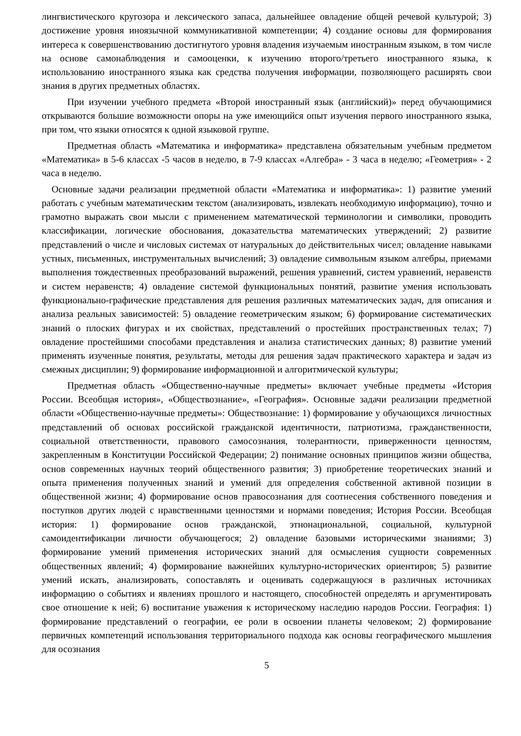лингвистического кругозора и лексического запаса, дальнейшее овладение общей речевой культурой; 3) достижение уровня иноязычной коммуникативной компетенции; 4) создание основы для формирования интереса к совершенствованию достигнутого уровня владения изучаемым иностранным языком, в том числе на основе самонаблюдения и самооценки, к изучению второго/третьего иностранного языка, к использованию иностранного языка как средства получения информации, позволяющего расширять свои знания в других предметных областях.
При изучении учебного предмета «Второй иностранный язык (английский)» перед обучающимися открываются большие возможности опоры на уже имеющийся опыт изучения первого иностранного языка, при том, что языки относятся к одной языковой группе.
Предметная область «Математика и информатика» представлена обязательным учебным предметом «Математика» в 5-6 классах -5 часов в неделю, в 7-9 классах «Алгебра» - 3 часа в неделю; «Геометрия» - 2 часа в неделю.
Основные задачи реализации предметной области «Математика и информатика»: 1) развитие умений работать с учебным математическим текстом (анализировать, извлекать необходимую информацию), точно и грамотно выражать свои мысли с применением математической терминологии и символики, проводить классификации, логические обоснования, доказательства математических утверждений; 2) развитие представлений о числе и числовых системах от натуральных до действительных чисел; овладение навыками устных, письменных, инструментальных вычислений; 3) овладение символьным языком алгебры, приемами выполнения тождественных преобразований выражений, решения уравнений, систем уравнений, неравенств и систем неравенств; 4) овладение системой функциональных понятий, развитие умения использовать функционально-графические представления для решения различных математических задач, для описания и анализа реальных зависимостей: 5) овладение геометрическим языком; 6) формирование систематических знаний о плоских фигурах и их свойствах, представлений о простейших пространственных телах; 7) овладение простейшими способами представления и анализа статистических данных; 8) развитие умений применять изученные понятия, результаты, методы для решения задач практического характера и задач из смежных дисциплин; 9) формирование информационной и алгоритмической культуры;
Предметная область «Общественно-научные предметы» включает учебные предметы «История России. Всеобщая история», «Обществознание», «География». Основные задачи реализации предметной области «Общественно-научные предметы»: Обществознание: 1) формирование у обучающихся личностных представлений об основах российской гражданской идентичности, патриотизма, гражданственности, социальной ответственности, правового самосознания, толерантности, приверженности ценностям, закрепленным в Конституции Российской Федерации; 2) понимание основных принципов жизни общества, основ современных научных теорий общественного развития; 3) приобретение теоретических знаний и опыта применения полученных знаний и умений для определения собственной активной позиции в общественной жизни; 4) формирование основ правосознания для соотнесения собственного поведения и поступков других людей с нравственными ценностями и нормами поведения; История России. Всеобщая история: 1) формирование основ гражданской, этнонациональной, социальной, культурной самоидентификации личности обучающегося; 2) овладение базовыми историческими знаниями; 3) формирование умений применения исторических знаний для осмысления сущности современных общественных явлений; 4) формирование важнейших культурно-исторических ориентиров; 5) развитие умений искать, анализировать, сопоставлять и оценивать содержащуюся в различных источниках информацию о событиях и явлениях прошлого и настоящего, способностей определять и аргументировать свое отношение к ней; 6) воспитание уважения к историческому наследию народов России. География: 1) формирование представлений о географии, ее роли в освоении планеты человеком; 2) формирование первичных компетенций использования территориального подхода как основы географического мышления для осознания
5